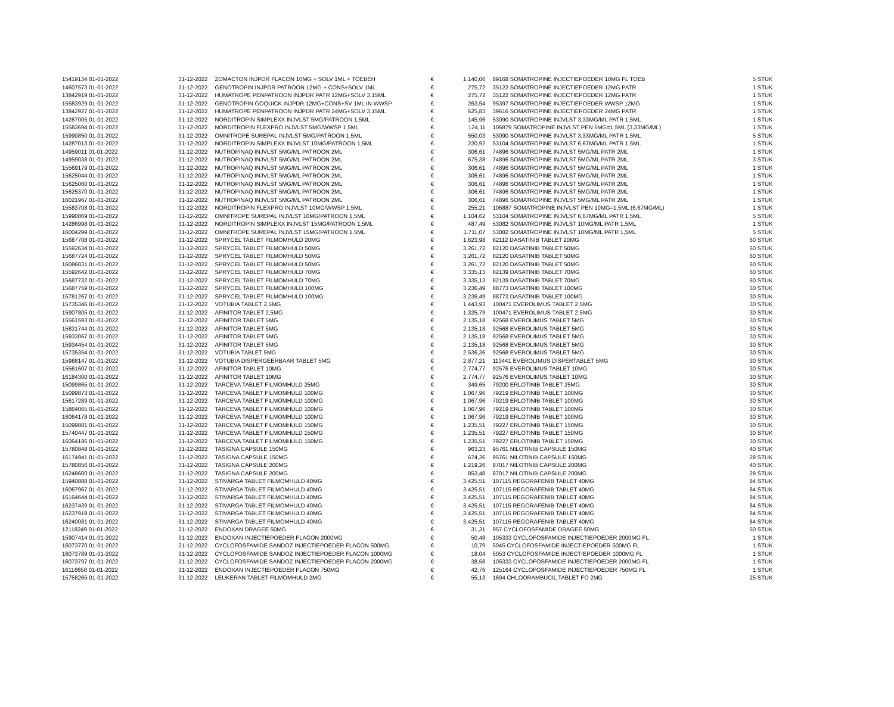| 15419134 01-01-2022 | 31-12-2022 | ZOMACTON INJPDR FLACON 10MG + SOLV 1ML + TOEBEH | € | 1.140,06 | 89168 SOMATROPINE INJECTIEPOEDER 10MG FL TOEB | 5 STUK |
| 14607573 01-01-2022 | 31-12-2022 | GENOTROPIN INJPDR PATROON 12MG + CONS+SOLV 1ML | € | 275,72 | 35122 SOMATROPINE INJECTIEPOEDER 12MG PATR | 1 STUK |
| 13842919 01-01-2022 | 31-12-2022 | HUMATROPE PENPATROON INJPDR PATR 12MG+SOLV 3,15ML | € | 275,72 | 35122 SOMATROPINE INJECTIEPOEDER 12MG PATR | 1 STUK |
| 15583929 01-01-2022 | 31-12-2022 | GENOTROPIN GOQUICK INJPDR 12MG+CONS+SV 1ML IN WWSP | € | 263,54 | 95397 SOMATROPINE INJECTIEPOEDER WWSP 12MG | 1 STUK |
| 13842927 01-01-2022 | 31-12-2022 | HUMATROPE PENPATROON INJPDR PATR 24MG+SOLV 3,15ML | € | 625,83 | 39616 SOMATROPINE INJECTIEPOEDER 24MG PATR | 1 STUK |
| 14287005 01-01-2022 | 31-12-2022 | NORDITROPIN SIMPLEXX INJVLST 5MG/PATROON 1,5ML | € | 145,96 | 53090 SOMATROPINE INJVLST 3,33MG/ML PATR 1,5ML | 1 STUK |
| 15583694 01-01-2022 | 31-12-2022 | NORDITROPIN FLEXPRO INJVLST 5MG/WWSP 1,5ML | € | 124,11 | 106879 SOMATROPINE INJVLST PEN 5MG=1,5ML (3,33MG/ML) | 1 STUK |
| 15990850 01-01-2022 | 31-12-2022 | OMNITROPE SUREPAL INJVLST 5MG/PATROON 1,5ML | € | 550,03 | 53090 SOMATROPINE INJVLST 3,33MG/ML PATR 1,5ML | 5 STUK |
| 14287013 01-01-2022 | 31-12-2022 | NORDITROPIN SIMPLEXX INJVLST 10MG/PATROON 1,5ML | € | 220,92 | 53104 SOMATROPINE INJVLST 6,67MG/ML PATR 1,5ML | 1 STUK |
| 14959011 01-01-2022 | 31-12-2022 | NUTROPINAQ INJVLST 5MG/ML PATROON 2ML | € | 306,61 | 74896 SOMATROPINE INJVLST 5MG/ML PATR 2ML | 1 STUK |
| 14959038 01-01-2022 | 31-12-2022 | NUTROPINAQ INJVLST 5MG/ML PATROON 2ML | € | 675,38 | 74896 SOMATROPINE INJVLST 5MG/ML PATR 2ML | 3 STUK |
| 15569179 01-01-2022 | 31-12-2022 | NUTROPINAQ INJVLST 5MG/ML PATROON 2ML | € | 306,61 | 74896 SOMATROPINE INJVLST 5MG/ML PATR 2ML | 1 STUK |
| 15625044 01-01-2022 | 31-12-2022 | NUTROPINAQ INJVLST 5MG/ML PATROON 2ML | € | 306,61 | 74896 SOMATROPINE INJVLST 5MG/ML PATR 2ML | 1 STUK |
| 15625060 01-01-2022 | 31-12-2022 | NUTROPINAQ INJVLST 5MG/ML PATROON 2ML | € | 306,61 | 74896 SOMATROPINE INJVLST 5MG/ML PATR 2ML | 1 STUK |
| 15625370 01-01-2022 | 31-12-2022 | NUTROPINAQ INJVLST 5MG/ML PATROON 2ML | € | 306,61 | 74896 SOMATROPINE INJVLST 5MG/ML PATR 2ML | 1 STUK |
| 16021967 01-01-2022 | 31-12-2022 | NUTROPINAQ INJVLST 5MG/ML PATROON 2ML | € | 306,61 | 74896 SOMATROPINE INJVLST 5MG/ML PATR 2ML | 1 STUK |
| 15583708 01-01-2022 | 31-12-2022 | NORDITROPIN FLEXPRO INJVLST 10MG/WWSP 1,5ML | € | 255,21 | 106887 SOMATROPINE INJVLST PEN 10MG=1,5ML (6,67MG/ML) | 1 STUK |
| 15990869 01-01-2022 | 31-12-2022 | OMNITROPE SUREPAL INJVLST 10MG/PATROON 1,5ML | € | 1.104,62 | 53104 SOMATROPINE INJVLST 6,67MG/ML PATR 1,5ML | 5 STUK |
| 14286998 01-01-2022 | 31-12-2022 | NORDITROPIN SIMPLEXX INJVLST 15MG/PATROON 1,5ML | € | 487,49 | 53082 SOMATROPINE INJVLST 10MG/ML PATR 1,5ML | 1 STUK |
| 16004299 01-01-2022 | 31-12-2022 | OMNITROPE SUREPAL INJVLST 15MG/PATROON 1,5ML | € | 1.711,07 | 53082 SOMATROPINE INJVLST 10MG/ML PATR 1,5ML | 5 STUK |
| 15687708 01-01-2022 | 31-12-2022 | SPRYCEL TABLET FILMOMHULD 20MG | € | 1.623,98 | 82112 DASATINIB TABLET 20MG | 60 STUK |
| 15592634 01-01-2022 | 31-12-2022 | SPRYCEL TABLET FILMOMHULD 50MG | € | 3.261,72 | 82120 DASATINIB TABLET 50MG | 60 STUK |
| 15687724 01-01-2022 | 31-12-2022 | SPRYCEL TABLET FILMOMHULD 50MG | € | 3.261,72 | 82120 DASATINIB TABLET 50MG | 60 STUK |
| 16086031 01-01-2022 | 31-12-2022 | SPRYCEL TABLET FILMOMHULD 50MG | € | 3.261,72 | 82120 DASATINIB TABLET 50MG | 60 STUK |
| 15592642 01-01-2022 | 31-12-2022 | SPRYCEL TABLET FILMOMHULD 70MG | € | 3.335,13 | 82139 DASATINIB TABLET 70MG | 60 STUK |
| 15687732 01-01-2022 | 31-12-2022 | SPRYCEL TABLET FILMOMHULD 70MG | € | 3.335,13 | 82139 DASATINIB TABLET 70MG | 60 STUK |
| 15687759 01-01-2022 | 31-12-2022 | SPRYCEL TABLET FILMOMHULD 100MG | € | 3.236,49 | 88773 DASATINIB TABLET 100MG | 30 STUK |
| 15781267 01-01-2022 | 31-12-2022 | SPRYCEL TABLET FILMOMHULD 100MG | € | 3.236,49 | 88773 DASATINIB TABLET 100MG | 30 STUK |
| 15735346 01-01-2022 | 31-12-2022 | VOTUBIA TABLET 2,5MG | € | 1.443,93 | 100471 EVEROLIMUS TABLET 2,5MG | 30 STUK |
| 15907805 01-01-2022 | 31-12-2022 | AFINITOR TABLET 2,5MG | € | 1.325,79 | 100471 EVEROLIMUS TABLET 2,5MG | 30 STUK |
| 15561593 01-01-2022 | 31-12-2022 | AFINITOR TABLET 5MG | € | 2.135,18 | 92568 EVEROLIMUS TABLET 5MG | 30 STUK |
| 15831744 01-01-2022 | 31-12-2022 | AFINITOR TABLET 5MG | € | 2.135,18 | 92568 EVEROLIMUS TABLET 5MG | 30 STUK |
| 15933067 01-01-2022 | 31-12-2022 | AFINITOR TABLET 5MG | € | 2.135,18 | 92568 EVEROLIMUS TABLET 5MG | 30 STUK |
| 15934454 01-01-2022 | 31-12-2022 | AFINITOR TABLET 5MG | € | 2.135,18 | 92568 EVEROLIMUS TABLET 5MG | 30 STUK |
| 15735354 01-01-2022 | 31-12-2022 | VOTUBIA TABLET 5MG | € | 2.536,36 | 92568 EVEROLIMUS TABLET 5MG | 30 STUK |
| 15988147 01-01-2022 | 31-12-2022 | VOTUBIA DISPERGEERBAAR TABLET 5MG | € | 2.877,21 | 113441 EVEROLIMUS DISPERTABLET 5MG | 30 STUK |
| 15561607 01-01-2022 | 31-12-2022 | AFINITOR TABLET 10MG | € | 2.774,77 | 92576 EVEROLIMUS TABLET 10MG | 30 STUK |
| 16184300 01-01-2022 | 31-12-2022 | AFINITOR TABLET 10MG | € | 2.774,77 | 92576 EVEROLIMUS TABLET 10MG | 30 STUK |
| 15099865 01-01-2022 | 31-12-2022 | TARCEVA TABLET FILMOMHULD 25MG | € | 349,65 | 79200 ERLOTINIB TABLET 25MG | 30 STUK |
| 15099873 01-01-2022 | 31-12-2022 | TARCEVA TABLET FILMOMHULD 100MG | € | 1.067,96 | 79219 ERLOTINIB TABLET 100MG | 30 STUK |
| 15617289 01-01-2022 | 31-12-2022 | TARCEVA TABLET FILMOMHULD 100MG | € | 1.067,96 | 79219 ERLOTINIB TABLET 100MG | 30 STUK |
| 15864065 01-01-2022 | 31-12-2022 | TARCEVA TABLET FILMOMHULD 100MG | € | 1.067,96 | 79219 ERLOTINIB TABLET 100MG | 30 STUK |
| 16064178 01-01-2022 | 31-12-2022 | TARCEVA TABLET FILMOMHULD 100MG | € | 1.067,96 | 79219 ERLOTINIB TABLET 100MG | 30 STUK |
| 15099881 01-01-2022 | 31-12-2022 | TARCEVA TABLET FILMOMHULD 150MG | € | 1.235,51 | 79227 ERLOTINIB TABLET 150MG | 30 STUK |
| 15740447 01-01-2022 | 31-12-2022 | TARCEVA TABLET FILMOMHULD 150MG | € | 1.235,51 | 79227 ERLOTINIB TABLET 150MG | 30 STUK |
| 16064186 01-01-2022 | 31-12-2022 | TARCEVA TABLET FILMOMHULD 150MG | € | 1.235,51 | 79227 ERLOTINIB TABLET 150MG | 30 STUK |
| 15780848 01-01-2022 | 31-12-2022 | TASIGNA CAPSULE 150MG | € | 963,23 | 95761 NILOTINIB CAPSULE 150MG | 40 STUK |
| 16174941 01-01-2022 | 31-12-2022 | TASIGNA CAPSULE 150MG | € | 674,26 | 95761 NILOTINIB CAPSULE 150MG | 28 STUK |
| 15780856 01-01-2022 | 31-12-2022 | TASIGNA CAPSULE 200MG | € | 1.219,26 | 87017 NILOTINIB CAPSULE 200MG | 40 STUK |
| 16248600 01-01-2022 | 31-12-2022 | TASIGNA CAPSULE 200MG | € | 853,48 | 87017 NILOTINIB CAPSULE 200MG | 28 STUK |
| 15940888 01-01-2022 | 31-12-2022 | STIVARGA TABLET FILMOMHULD 40MG | € | 3.425,51 | 107115 REGORAFENIB TABLET 40MG | 84 STUK |
| 16067967 01-01-2022 | 31-12-2022 | STIVARGA TABLET FILMOMHULD 40MG | € | 3.425,51 | 107115 REGORAFENIB TABLET 40MG | 84 STUK |
| 16164644 01-01-2022 | 31-12-2022 | STIVARGA TABLET FILMOMHULD 40MG | € | 3.425,51 | 107115 REGORAFENIB TABLET 40MG | 84 STUK |
| 16237439 01-01-2022 | 31-12-2022 | STIVARGA TABLET FILMOMHULD 40MG | € | 3.425,51 | 107115 REGORAFENIB TABLET 40MG | 84 STUK |
| 16237919 01-01-2022 | 31-12-2022 | STIVARGA TABLET FILMOMHULD 40MG | € | 3.425,51 | 107115 REGORAFENIB TABLET 40MG | 84 STUK |
| 16240081 01-01-2022 | 31-12-2022 | STIVARGA TABLET FILMOMHULD 40MG | € | 3.425,51 | 107115 REGORAFENIB TABLET 40MG | 84 STUK |
| 12118249 01-01-2022 | 31-12-2022 | ENDOXAN DRAGEE 50MG | € | 31,31 | 957 CYCLOFOSFAMIDE DRAGEE 50MG | 50 STUK |
| 15907414 01-01-2022 | 31-12-2022 | ENDOXAN INJECTIEPOEDER FLACON 2000MG | € | 50,48 | 105333 CYCLOFOSFAMIDE INJECTIEPOEDER 2000MG FL | 1 STUK |
| 16073770 01-01-2022 | 31-12-2022 | CYCLOFOSFAMIDE SANDOZ INJECTIEPOEDER FLACON 500MG | € | 10,79 | 5045 CYCLOFOSFAMIDE INJECTIEPOEDER 500MG FL | 1 STUK |
| 16073789 01-01-2022 | 31-12-2022 | CYCLOFOSFAMIDE SANDOZ INJECTIEPOEDER FLACON 1000MG | € | 18,04 | 5053 CYCLOFOSFAMIDE INJECTIEPOEDER 1000MG FL | 1 STUK |
| 16073797 01-01-2022 | 31-12-2022 | CYCLOFOSFAMIDE SANDOZ INJECTIEPOEDER FLACON 2000MG | € | 38,58 | 105333 CYCLOFOSFAMIDE INJECTIEPOEDER 2000MG FL | 1 STUK |
| 16116658 01-01-2022 | 31-12-2022 | ENDOXAN INJECTIEPOEDER FLACON 750MG | € | 42,76 | 125164 CYCLOFOSFAMIDE INJECTIEPOEDER 750MG FL | 1 STUK |
| 15758265 01-01-2022 | 31-12-2022 | LEUKERAN TABLET FILMOMHULD 2MG | € | 55,13 | 1694 CHLOORAMBUCIL TABLET FO 2MG | 25 STUK |